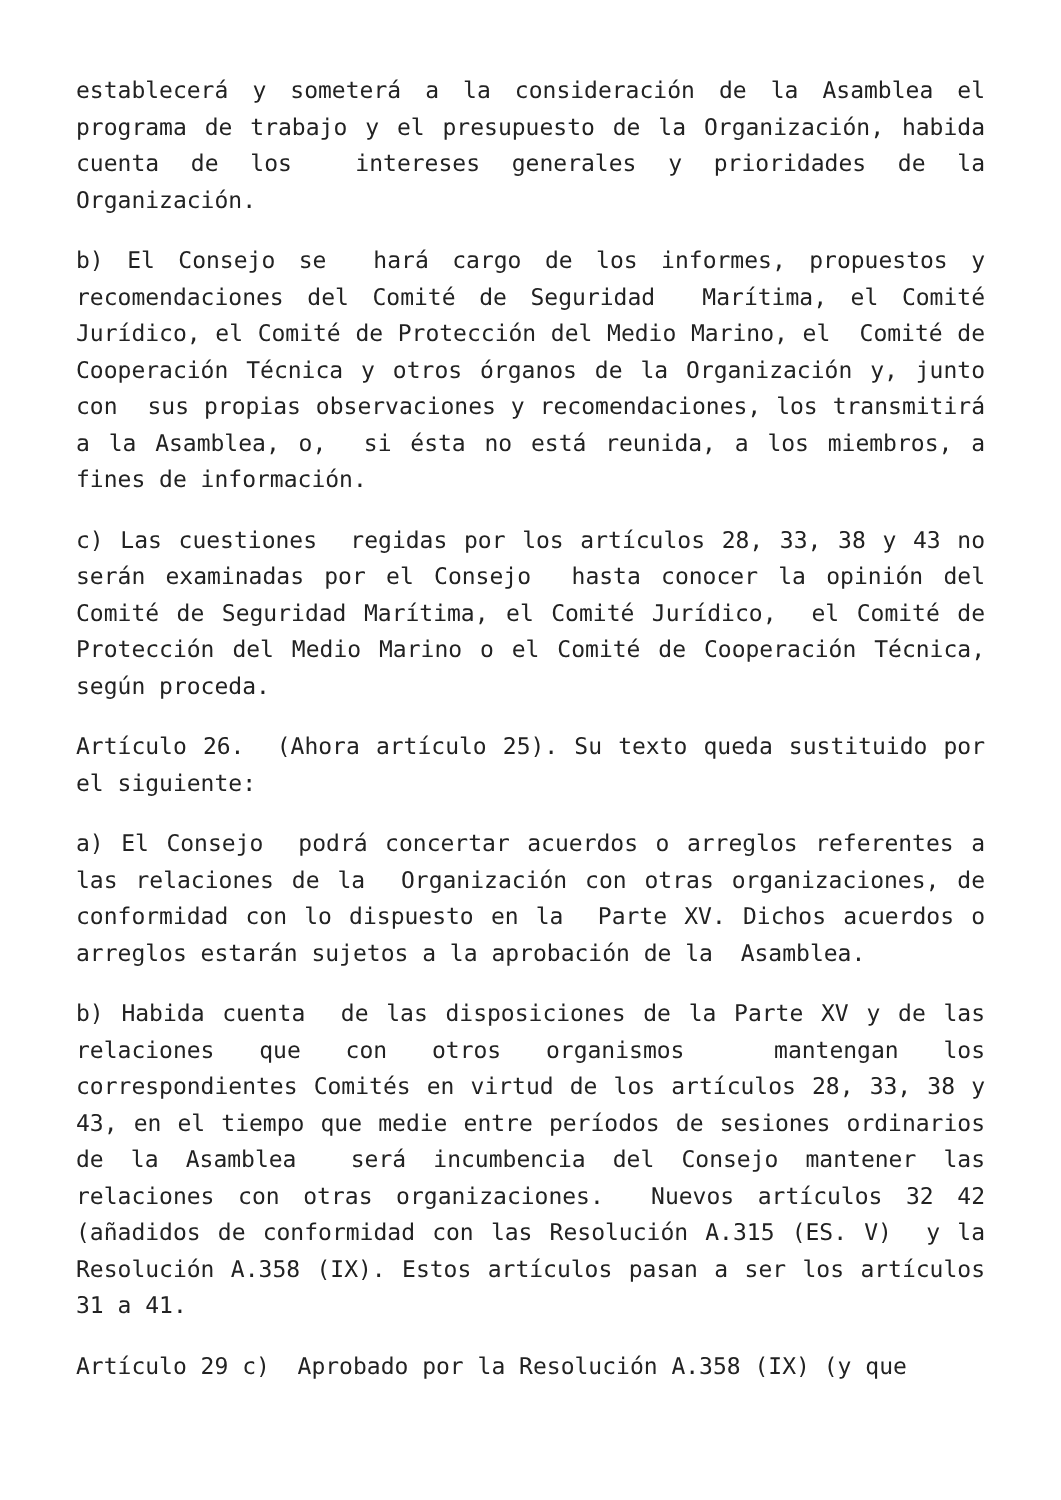establecerá y someterá a la consideración de la Asamblea el programa de trabajo y el presupuesto de la Organización, habida cuenta de los intereses generales y prioridades de la Organización.
b) El Consejo se hará cargo de los informes, propuestos y recomendaciones del Comité de Seguridad Marítima, el Comité Jurídico, el Comité de Protección del Medio Marino, el Comité de Cooperación Técnica y otros órganos de la Organización y, junto con sus propias observaciones y recomendaciones, los transmitirá a la Asamblea, o, si ésta no está reunida, a los miembros, a fines de información.
c) Las cuestiones regidas por los artículos 28, 33, 38 y 43 no serán examinadas por el Consejo hasta conocer la opinión del Comité de Seguridad Marítima, el Comité Jurídico, el Comité de Protección del Medio Marino o el Comité de Cooperación Técnica, según proceda.
Artículo 26. (Ahora artículo 25). Su texto queda sustituido por el siguiente:
a) El Consejo podrá concertar acuerdos o arreglos referentes a las relaciones de la Organización con otras organizaciones, de conformidad con lo dispuesto en la Parte XV. Dichos acuerdos o arreglos estarán sujetos a la aprobación de la Asamblea.
b) Habida cuenta de las disposiciones de la Parte XV y de las relaciones que con otros organismos mantengan los correspondientes Comités en virtud de los artículos 28, 33, 38 y 43, en el tiempo que medie entre períodos de sesiones ordinarios de la Asamblea será incumbencia del Consejo mantener las relaciones con otras organizaciones. Nuevos artículos 32 42 (añadidos de conformidad con las Resolución A.315 (ES. V) y la Resolución A.358 (IX). Estos artículos pasan a ser los artículos 31 a 41.
Artículo 29 c) Aprobado por la Resolución A.358 (IX) (y que